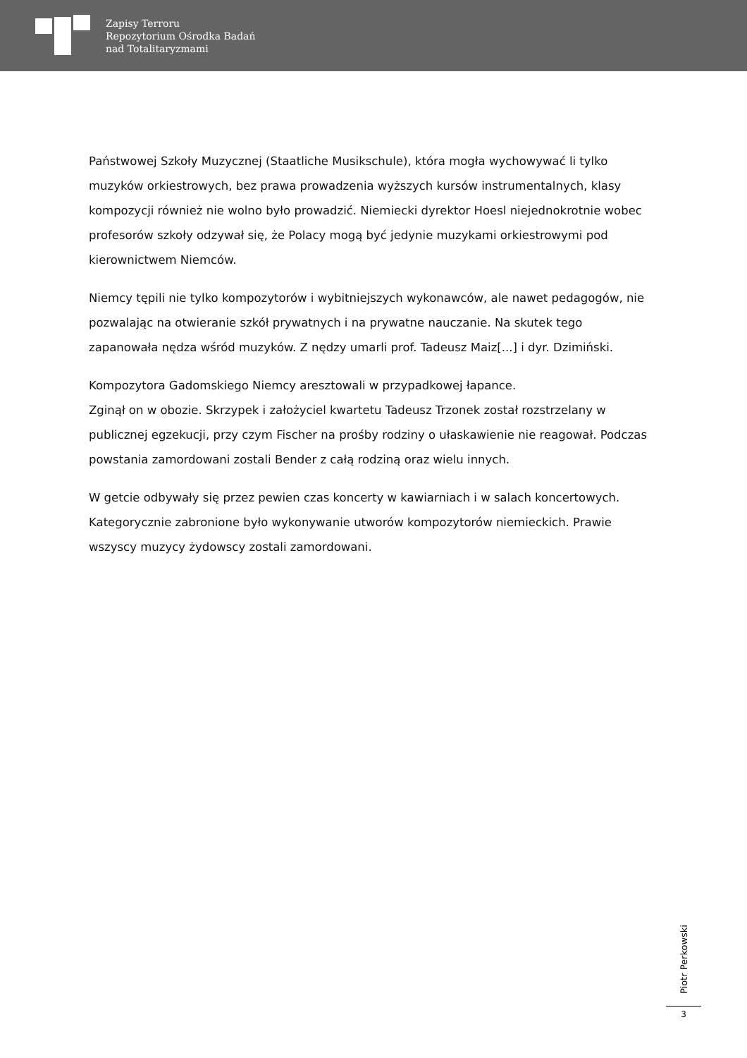Zapisy Terroru
Repozytorium Ośrodka Badań
nad Totalitaryzmami
Państwowej Szkoły Muzycznej (Staatliche Musikschule), która mogła wychowywać li tylko muzyków orkiestrowych, bez prawa prowadzenia wyższych kursów instrumentalnych, klasy kompozycji również nie wolno było prowadzić. Niemiecki dyrektor Hoesl niejednokrotnie wobec profesorów szkoły odzywał się, że Polacy mogą być jedynie muzykami orkiestrowymi pod kierownictwem Niemców.
Niemcy tępili nie tylko kompozytorów i wybitniejszych wykonawców, ale nawet pedagogów, nie pozwalając na otwieranie szkół prywatnych i na prywatne nauczanie. Na skutek tego zapanowała nędza wśród muzyków. Z nędzy umarli prof. Tadeusz Maiz[...] i dyr. Dzimiński.
Kompozytora Gadomskiego Niemcy aresztowali w przypadkowej łapance.
Zginął on w obozie. Skrzypek i założyciel kwartetu Tadeusz Trzonek został rozstrzelany w publicznej egzekucji, przy czym Fischer na prośby rodziny o ułaskawienie nie reagował. Podczas powstania zamordowani zostali Bender z całą rodziną oraz wielu innych.
W getcie odbywały się przez pewien czas koncerty w kawiarniach i w salach koncertowych. Kategorycznie zabronione było wykonywanie utworów kompozytorów niemieckich. Prawie wszyscy muzycy żydowscy zostali zamordowani.
Piotr Perkowski
3